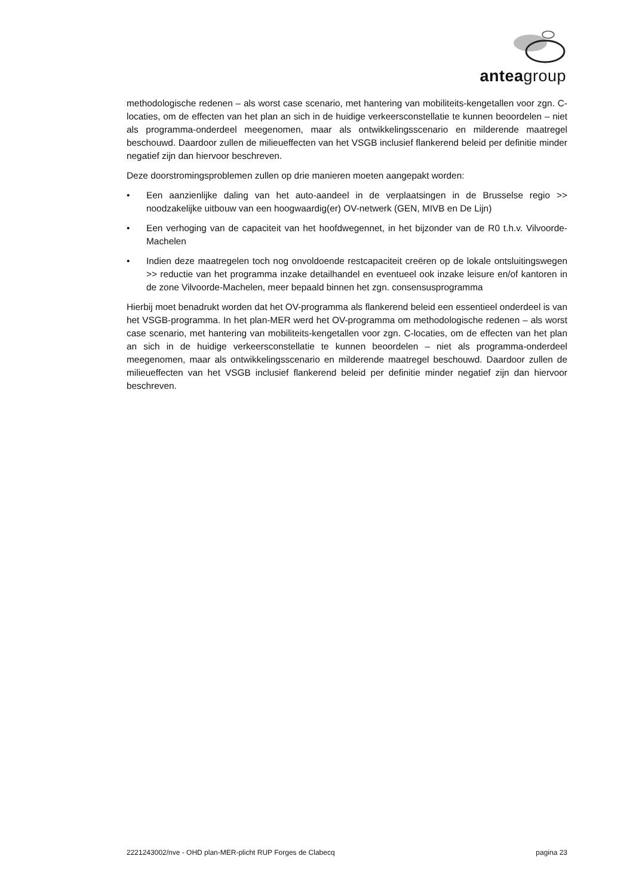anteagroup
methodologische redenen – als worst case scenario, met hantering van mobiliteits-kengetallen voor zgn. C-locaties, om de effecten van het plan an sich in de huidige verkeersconstellatie te kunnen beoordelen – niet als programma-onderdeel meegenomen, maar als ontwikkelingsscenario en milderende maatregel beschouwd. Daardoor zullen de milieueffecten van het VSGB inclusief flankerend beleid per definitie minder negatief zijn dan hiervoor beschreven.
Deze doorstromingsproblemen zullen op drie manieren moeten aangepakt worden:
• Een aanzienlijke daling van het auto-aandeel in de verplaatsingen in de Brusselse regio >> noodzakelijke uitbouw van een hoogwaardig(er) OV-netwerk (GEN, MIVB en De Lijn)
• Een verhoging van de capaciteit van het hoofdwegennet, in het bijzonder van de R0 t.h.v. Vilvoorde-Machelen
• Indien deze maatregelen toch nog onvoldoende restcapaciteit creëren op de lokale ontsluitingswegen >> reductie van het programma inzake detailhandel en eventueel ook inzake leisure en/of kantoren in de zone Vilvoorde-Machelen, meer bepaald binnen het zgn. consensusprogramma
Hierbij moet benadrukt worden dat het OV-programma als flankerend beleid een essentieel onderdeel is van het VSGB-programma. In het plan-MER werd het OV-programma om methodologische redenen – als worst case scenario, met hantering van mobiliteits-kengetallen voor zgn. C-locaties, om de effecten van het plan an sich in de huidige verkeersconstellatie te kunnen beoordelen – niet als programma-onderdeel meegenomen, maar als ontwikkelingsscenario en milderende maatregel beschouwd. Daardoor zullen de milieueffecten van het VSGB inclusief flankerend beleid per definitie minder negatief zijn dan hiervoor beschreven.
2221243002/nve - OHD plan-MER-plicht RUP Forges de Clabecq pagina 23